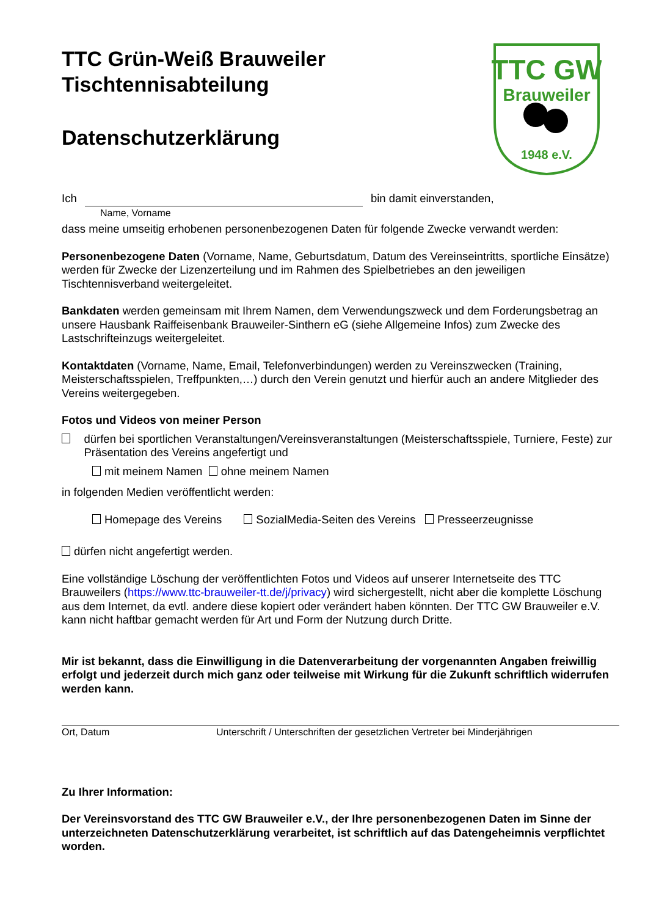TTC GW
Brauweiler
1948 e.V.
TTC Grün-Weiß Brauweiler
Tischtennisabteilung
Datenschutzerklärung
Ich bin damit einverstanden,
Name, Vorname
dass meine umseitig erhobenen personenbezogenen Daten für folgende Zwecke verwandt werden:
Personenbezogene Daten (Vorname, Name, Geburtsdatum, Datum des Vereinseintritts, sportliche Einsätze) werden für Zwecke der Lizenzerteilung und im Rahmen des Spielbetriebes an den jeweiligen Tischtennisverband weitergeleitet.
Bankdaten werden gemeinsam mit Ihrem Namen, dem Verwendungszweck und dem Forderungsbetrag an unsere Hausbank Raiffeisenbank Brauweiler-Sinthern eG (siehe Allgemeine Infos) zum Zwecke des Lastschrifteinzugs weitergeleitet.
Kontaktdaten (Vorname, Name, Email, Telefonverbindungen) werden zu Vereinszwecken (Training, Meisterschaftsspielen, Treffpunkten,…) durch den Verein genutzt und hierfür auch an andere Mitglieder des Vereins weitergegeben.
Fotos und Videos von meiner Person
dürfen bei sportlichen Veranstaltungen/Vereinsveranstaltungen (Meisterschaftsspiele, Turniere, Feste) zur Präsentation des Vereins angefertigt und
mit meinem Namen ohne meinem Namen
in folgenden Medien veröffentlicht werden:
Homepage des Vereins SozialMedia-Seiten des Vereins Presseerzeugnisse
dürfen nicht angefertigt werden.
Eine vollständige Löschung der veröffentlichten Fotos und Videos auf unserer Internetseite des TTC Brauweilers (https://www.ttc-brauweiler-tt.de/j/privacy) wird sichergestellt, nicht aber die komplette Löschung aus dem Internet, da evtl. andere diese kopiert oder verändert haben könnten. Der TTC GW Brauweiler e.V. kann nicht haftbar gemacht werden für Art und Form der Nutzung durch Dritte.
Mir ist bekannt, dass die Einwilligung in die Datenverarbeitung der vorgenannten Angaben freiwillig erfolgt und jederzeit durch mich ganz oder teilweise mit Wirkung für die Zukunft schriftlich widerrufen werden kann.
Ort, Datum Unterschrift / Unterschriften der gesetzlichen Vertreter bei Minderjährigen
Zu Ihrer Information:
Der Vereinsvorstand des TTC GW Brauweiler e.V., der Ihre personenbezogenen Daten im Sinne der unterzeichneten Datenschutzerklärung verarbeitet, ist schriftlich auf das Datengeheimnis verpflichtet worden.